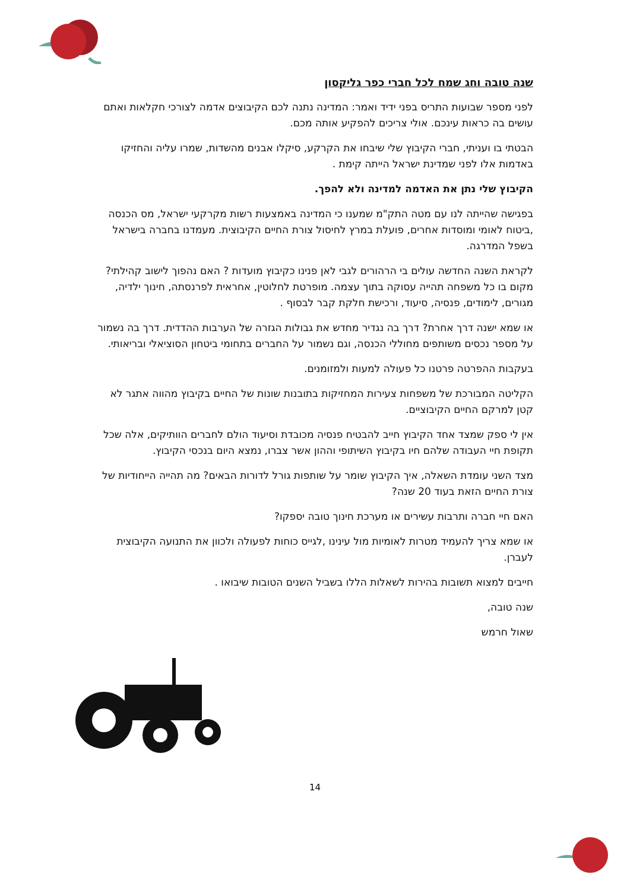שנה טובה וחג שמח לכל חברי כפר גליקסון
לפני מספר שבועות התריס בפני ידיד ואמר: המדינה נתנה לכם הקיבוצים אדמה לצורכי חקלאות ואתם עושים בה כראות עינכם. אולי צריכים להפקיע אותה מכם.
הבטתי בו ועניתי, חברי הקיבוץ שלי שיבחו את הקרקע, סיקלו אבנים מהשדות, שמרו עליה והחזיקו באדמות אלו לפני שמדינת ישראל הייתה קימת .
הקיבוץ שלי נתן את האדמה למדינה ולא להפך.
בפגישה שהייתה לנו עם מטה התק"מ שמענו כי המדינה באמצעות רשות מקרקעי ישראל, מס הכנסה ,ביטוח לאומי ומוסדות אחרים, פועלת במרץ לחיסול צורת החיים הקיבוצית. מעמדנו בחברה בישראל בשפל המדרגה.
לקראת השנה החדשה עולים בי הרהורים לגבי לאן פנינו כקיבוץ מועדות ? האם נהפוך לישוב קהילתי? מקום בו כל משפחה תהייה עסוקה בתוך עצמה. מופרטת לחלוטין, אחראית לפרנסתה, חינוך ילדיה, מגורים, לימודים, פנסיה, סיעוד, ורכישת חלקת קבר לבסוף .
או שמא ישנה דרך אחרת? דרך בה נגדיר מחדש את גבולות הגזרה של הערבות ההדדית. דרך בה נשמור על מספר נכסים משותפים מחוללי הכנסה, וגם נשמור על החברים בתחומי ביטחון הסוציאלי ובריאותי.
בעקבות ההפרטה פרטנו כל פעולה למעות ולמזומנים.
הקליטה המבורכת של משפחות צעירות המחזיקות בתובנות שונות של החיים בקיבוץ מהווה אתגר לא קטן למרקם החיים הקיבוציים.
אין לי ספק שמצד אחד הקיבוץ חייב להבטיח פנסיה מכובדת וסיעוד הולם לחברים הוותיקים, אלה שכל תקופת חיי העבודה שלהם חיו בקיבוץ השיתופי וההון אשר צברו, נמצא היום בנכסי הקיבוץ.
מצד השני עומדת השאלה, איך הקיבוץ שומר על שותפות גורל לדורות הבאים? מה תהייה הייחודיות של צורת החיים הזאת בעוד 20 שנה?
האם חיי חברה ותרבות עשירים או מערכת חינוך טובה יספקו?
או שמא צריך להעמיד מטרות לאומיות מול עינינו ,לגייס כוחות לפעולה ולכוון את התנועה הקיבוצית לעברן.
חייבים למצוא תשובות בהירות לשאלות הללו בשביל השנים הטובות שיבואו .
שנה טובה,
שאול חרמש
14